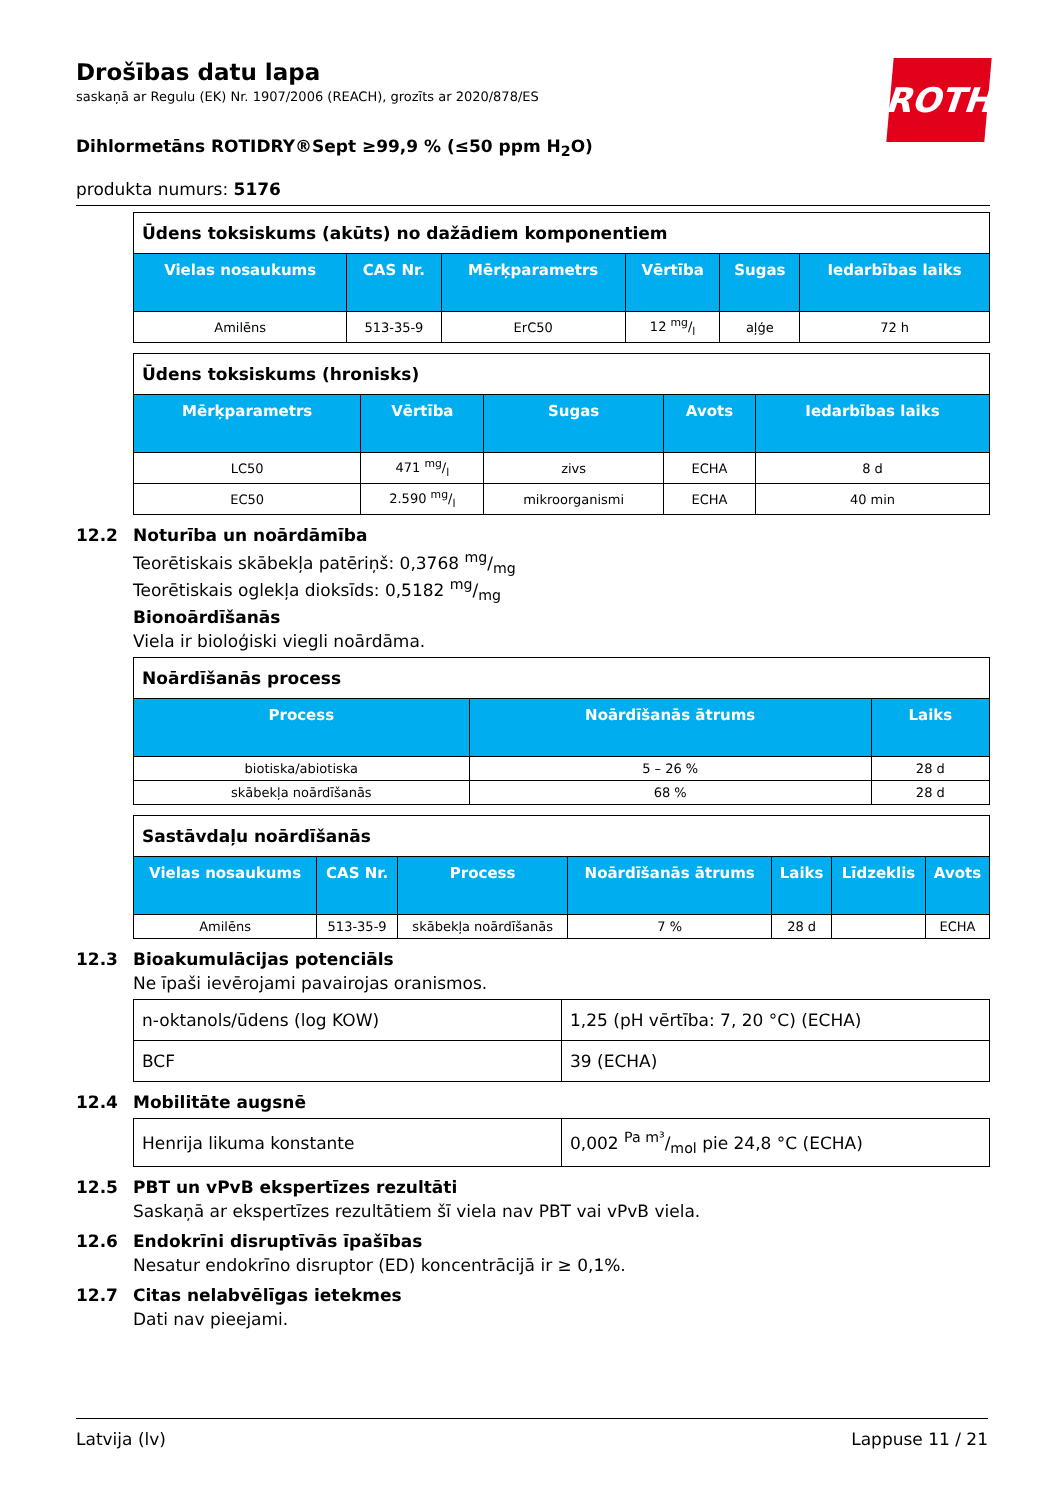Drošības datu lapa
saskaņā ar Regulu (EK) Nr. 1907/2006 (REACH), grozīts ar 2020/878/ES
Dihlormetāns ROTIDRY®Sept ≥99,9 % (≤50 ppm H<sub>2</sub>O)
produkta numurs: 5176
| Ūdens toksiskums (akūts) no dažādiem komponentiem | | | | | |
| Vielas nosaukums | CAS Nr. | Mērķparametrs | Vērtība | Sugas | Iedarbības laiks |
| Amilēns | 513-35-9 | ErC50 | 12 mg/l | aļģe | 72 h |
| Ūdens toksiskums (hronisks) | | | | |
| Mērķparametrs | Vērtība | Sugas | Avots | Iedarbības laiks |
| LC50 | 471 mg/l | zivs | ECHA | 8 d |
| EC50 | 2.590 mg/l | mikroorganismi | ECHA | 40 min |
12.2 Noturība un noārdāmība
Teorētiskais skābekļa patēriņš: 0,3768 mg/mg
Teorētiskais oglekļa dioksīds: 0,5182 mg/mg
Bionoārdīšanās
Viela ir bioloģiski viegli noārdāma.
| Noārdīšanās process | | |
| Process | Noārdīšanās ātrums | Laiks |
| biotiska/abiotiska | 5 – 26 % | 28 d |
| skābekļa noārdīšanās | 68 % | 28 d |
| Sastāvdaļu noārdīšanās | | | | | | |
| Vielas nosaukums | CAS Nr. | Process | Noārdīšanās ātrums | Laiks | Līdzeklis | Avots |
| Amilēns | 513-35-9 | skābekļa noārdīšanās | 7 % | 28 d | | ECHA |
12.3 Bioakumulācijas potenciāls
Ne īpaši ievērojami pavairojas oranismos.
| n-oktanols/ūdens (log KOW) | 1,25 (pH vērtība: 7, 20 °C) (ECHA) |
| BCF | 39 (ECHA) |
12.4 Mobilitāte augsnē
| Henrija likuma konstante | 0,002 Pa m³/mol pie 24,8 °C (ECHA) |
12.5 PBT un vPvB ekspertīzes rezultāti
Saskaņā ar ekspertīzes rezultātiem šī viela nav PBT vai vPvB viela.
12.6 Endokrīni disruptīvās īpašības
Nesatur endokrīno disruptor (ED) koncentrācijā ir ≥ 0,1%.
12.7 Citas nelabvēlīgas ietekmes
Dati nav pieejami.
ROTH
Latvija (lv) Lappuse 11 / 21